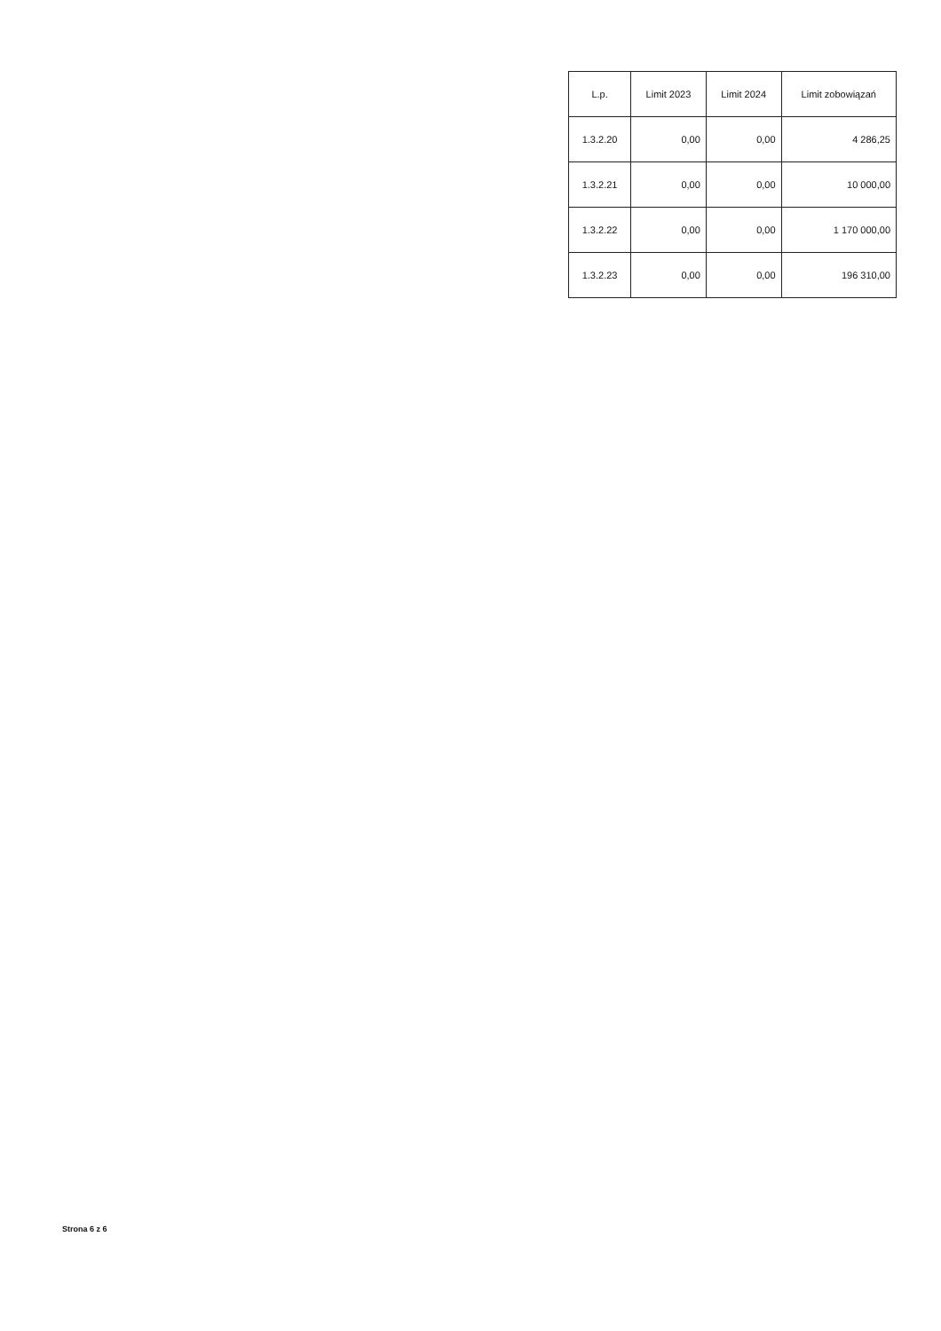| L.p. | Limit 2023 | Limit 2024 | Limit zobowiązań |
| --- | --- | --- | --- |
| 1.3.2.20 | 0,00 | 0,00 | 4 286,25 |
| 1.3.2.21 | 0,00 | 0,00 | 10 000,00 |
| 1.3.2.22 | 0,00 | 0,00 | 1 170 000,00 |
| 1.3.2.23 | 0,00 | 0,00 | 196 310,00 |
Strona 6 z 6